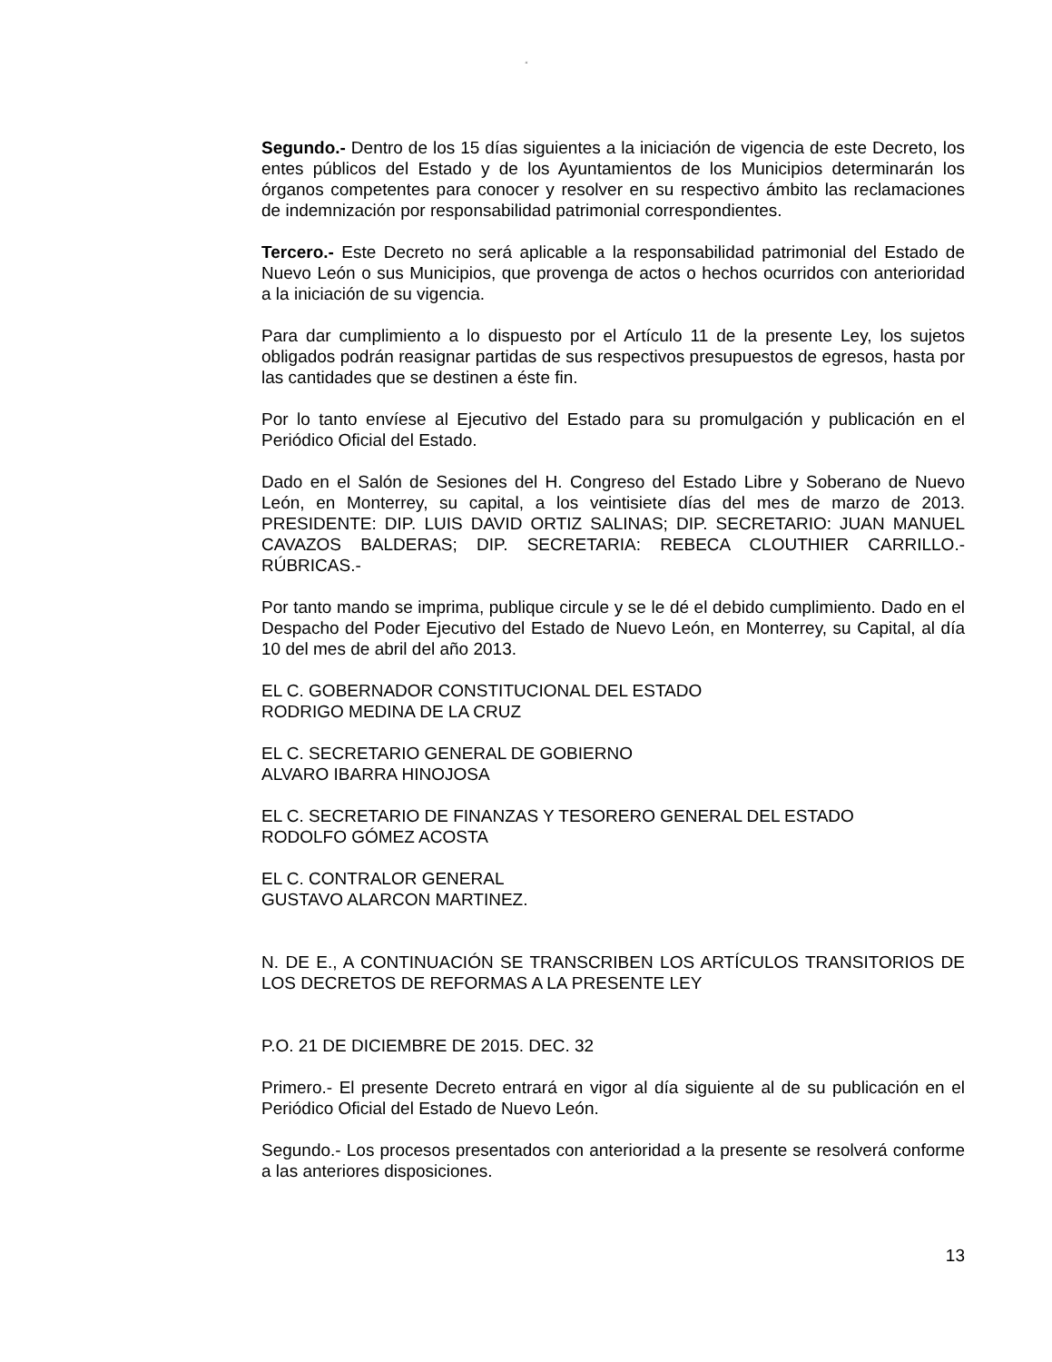“
Segundo.- Dentro de los 15 días siguientes a la iniciación de vigencia de este Decreto, los entes públicos del Estado y de los Ayuntamientos de los Municipios determinarán los órganos competentes para conocer y resolver en su respectivo ámbito las reclamaciones de indemnización por responsabilidad patrimonial correspondientes.
Tercero.- Este Decreto no será aplicable a la responsabilidad patrimonial del Estado de Nuevo León o sus Municipios, que provenga de actos o hechos ocurridos con anterioridad a la iniciación de su vigencia.
Para dar cumplimiento a lo dispuesto por el Artículo 11 de la presente Ley, los sujetos obligados podrán reasignar partidas de sus respectivos presupuestos de egresos, hasta por las cantidades que se destinen a éste fin.
Por lo tanto envíese al Ejecutivo del Estado para su promulgación y publicación en el Periódico Oficial del Estado.
Dado en el Salón de Sesiones del H. Congreso del Estado Libre y Soberano de Nuevo León, en Monterrey, su capital, a los veintisiete días del mes de marzo de 2013. PRESIDENTE: DIP. LUIS DAVID ORTIZ SALINAS; DIP. SECRETARIO: JUAN MANUEL CAVAZOS BALDERAS; DIP. SECRETARIA: REBECA CLOUTHIER CARRILLO.- RÚBRICAS.-
Por tanto mando se imprima, publique circule y se le dé el debido cumplimiento. Dado en el Despacho del Poder Ejecutivo del Estado de Nuevo León, en Monterrey, su Capital, al día 10 del mes de abril del año 2013.
EL C. GOBERNADOR CONSTITUCIONAL DEL ESTADO
RODRIGO MEDINA DE LA CRUZ
EL C. SECRETARIO GENERAL DE GOBIERNO
ALVARO IBARRA HINOJOSA
EL C. SECRETARIO DE FINANZAS Y TESORERO GENERAL DEL ESTADO
RODOLFO GÓMEZ ACOSTA
EL C. CONTRALOR GENERAL
GUSTAVO ALARCON MARTINEZ.
N. DE E., A CONTINUACIÓN SE TRANSCRIBEN LOS ARTÍCULOS TRANSITORIOS DE LOS DECRETOS DE REFORMAS A LA PRESENTE LEY
P.O. 21 DE DICIEMBRE DE 2015. DEC. 32
Primero.- El presente Decreto entrará en vigor al día siguiente al de su publicación en el Periódico Oficial del Estado de Nuevo León.
Segundo.- Los procesos presentados con anterioridad a la presente se resolverá conforme a las anteriores disposiciones.
13